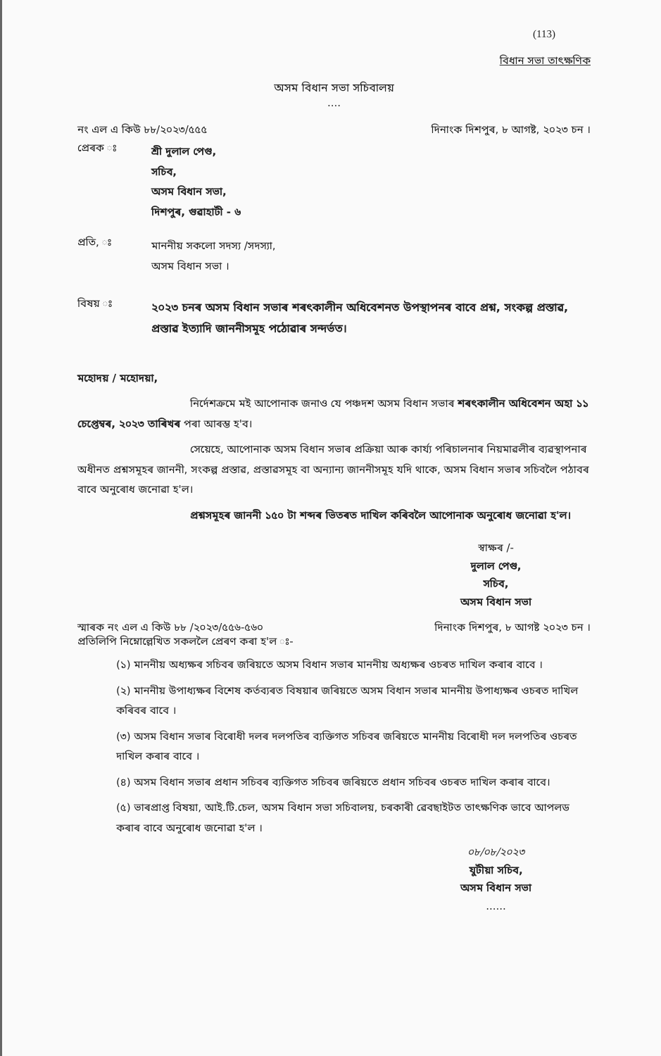(113)
বিধান সভা তাৎক্ষণিক
অসম বিধান সভা সচিবালয়
....
নং এল এ কিউ ৮৮/২০২৩/৫৫৫ দিনাংক দিশপুৰ, ৮ আগষ্ট, ২০২৩ চন ।
প্ৰেৰক ঃ শ্ৰী দুলাল পেগু,
সচিব,
অসম বিধান সভা,
দিশপুৰ, গুৱাহাটী - ৬
প্ৰতি, ঃ মাননীয় সকলো সদস্য /সদস্যা,
অসম বিধান সভা ।
বিষয় ঃ ২০২৩ চনৰ অসম বিধান সভাৰ শৰৎকালীন অধিবেশনত উপস্থাপনৰ বাবে প্ৰশ্ন, সংকল্প প্ৰস্তাৱ, প্ৰস্তাৱ ইত্যাদি জাননীসমূহ পঠোৱাৰ সন্দৰ্ভত।
মহোদয় / মহোদয়া,
নিৰ্দেশক্ৰমে মই আপোনাক জনাও যে পঞ্চদশ অসম বিধান সভাৰ শৰৎকালীন অধিবেশন অহা ১১ চেপ্তেম্বৰ, ২০২৩ তাৰিখৰ পৰা আৰম্ভ হ'ব।
সেয়েহে, আপোনাক অসম বিধান সভাৰ প্ৰক্ৰিয়া আৰু কাৰ্য্য পৰিচালনাৰ নিয়মাৱলীৰ ব্যৱস্থাপনাৰ অধীনত প্ৰশ্নসমূহৰ জাননী, সংকল্প প্ৰস্তাৱ, প্ৰস্তাৱসমূহ বা অন্যান্য জাননীসমূহ যদি থাকে, অসম বিধান সভাৰ সচিবলৈ পঠাবৰ বাবে অনুৰোধ জনোৱা হ'ল।
প্ৰশ্নসমূহৰ জাননী ১৫০ টা শব্দৰ ভিতৰত দাখিল কৰিবলৈ আপোনাক অনুৰোধ জনোৱা হ'ল।
স্বাক্ষৰ /-
দুলাল পেগু,
সচিব,
অসম বিধান সভা
স্মাৰক নং এল এ কিউ ৮৮ /২০২৩/৫৫৬-৫৬০ দিনাংক দিশপুৰ, ৮ আগষ্ট ২০২৩ চন ।
প্ৰতিলিপি নিম্নোল্লেখিত সকললৈ প্ৰেৰণ কৰা হ'ল ঃ-
(১) মাননীয় অধ্যক্ষৰ সচিবৰ জৰিয়তে অসম বিধান সভাৰ মাননীয় অধ্যক্ষৰ ওচৰত দাখিল কৰাৰ বাবে ।
(২) মাননীয় উপাধ্যক্ষৰ বিশেষ কৰ্তব্যৰত বিষয়াৰ জৰিয়তে অসম বিধান সভাৰ মাননীয় উপাধ্যক্ষৰ ওচৰত দাখিল কৰিবৰ বাবে ।
(৩) অসম বিধান সভাৰ বিৰোধী দলৰ দলপতিৰ ব্যক্তিগত সচিবৰ জৰিয়তে মাননীয় বিৰোধী দল দলপতিৰ ওচৰত দাখিল কৰাৰ বাবে ।
(৪) অসম বিধান সভাৰ প্ৰধান সচিবৰ ব্যক্তিগত সচিবৰ জৰিয়তে প্ৰধান সচিবৰ ওচৰত দাখিল কৰাৰ বাবে।
(৫) ভাৰপ্ৰাপ্ত বিষয়া, আই.টি.চেল, অসম বিধান সভা সচিবালয়, চৰকাৰী ৱেবছাইটত তাৎক্ষণিক ভাবে আপলড কৰাৰ বাবে অনুৰোধ জনোৱা হ'ল ।
০৮/০৮/২০২৩
যুটীয়া সচিব,
অসম বিধান সভা
......